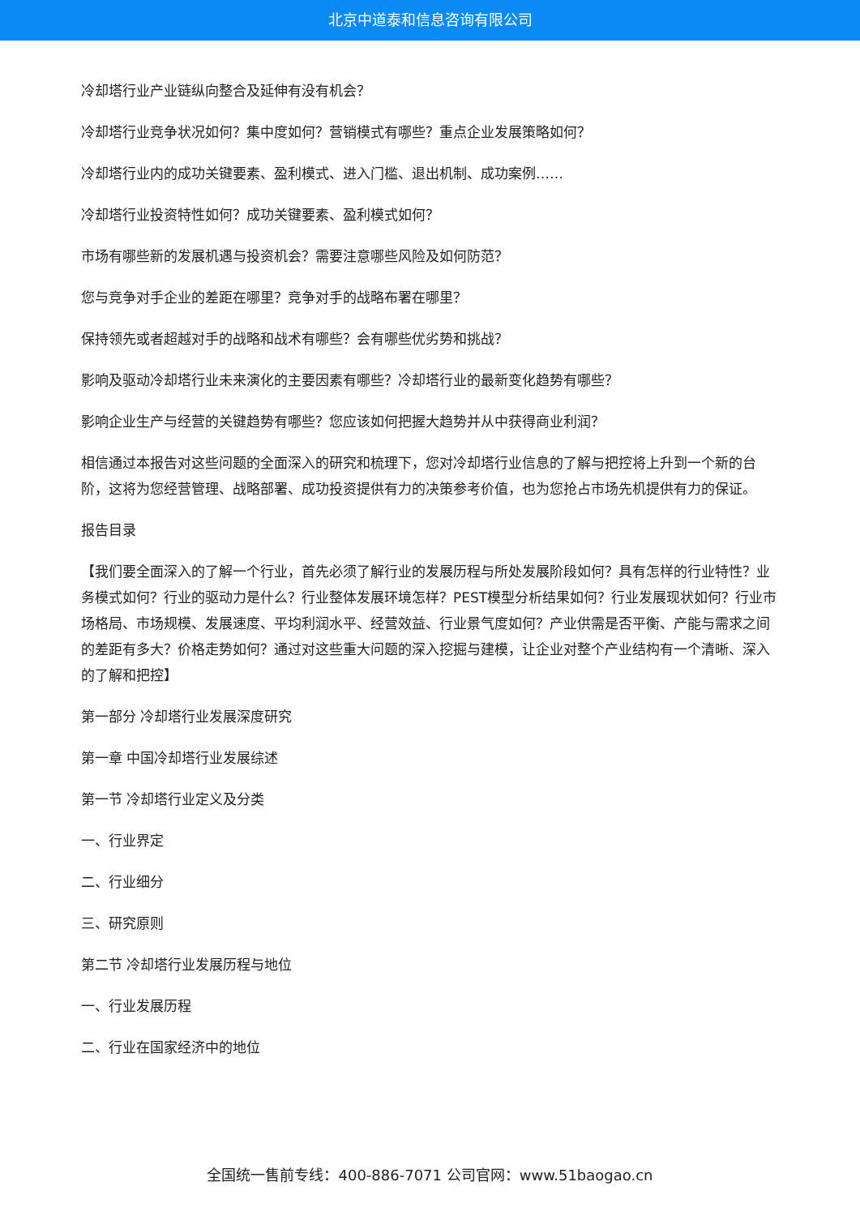北京中道泰和信息咨询有限公司
冷却塔行业产业链纵向整合及延伸有没有机会？
冷却塔行业竞争状况如何？集中度如何？营销模式有哪些？重点企业发展策略如何？
冷却塔行业内的成功关键要素、盈利模式、进入门槛、退出机制、成功案例……
冷却塔行业投资特性如何？成功关键要素、盈利模式如何？
市场有哪些新的发展机遇与投资机会？需要注意哪些风险及如何防范？
您与竞争对手企业的差距在哪里？竞争对手的战略布署在哪里？
保持领先或者超越对手的战略和战术有哪些？会有哪些优劣势和挑战？
影响及驱动冷却塔行业未来演化的主要因素有哪些？冷却塔行业的最新变化趋势有哪些？
影响企业生产与经营的关键趋势有哪些？您应该如何把握大趋势并从中获得商业利润？
相信通过本报告对这些问题的全面深入的研究和梳理下，您对冷却塔行业信息的了解与把控将上升到一个新的台阶，这将为您经营管理、战略部署、成功投资提供有力的决策参考价值，也为您抢占市场先机提供有力的保证。
报告目录
【我们要全面深入的了解一个行业，首先必须了解行业的发展历程与所处发展阶段如何？具有怎样的行业特性？业务模式如何？行业的驱动力是什么？行业整体发展环境怎样？PEST模型分析结果如何？行业发展现状如何？行业市场格局、市场规模、发展速度、平均利润水平、经营效益、行业景气度如何？产业供需是否平衡、产能与需求之间的差距有多大？价格走势如何？通过对这些重大问题的深入挖掘与建模，让企业对整个产业结构有一个清晰、深入的了解和把控】
第一部分 冷却塔行业发展深度研究
第一章 中国冷却塔行业发展综述
第一节 冷却塔行业定义及分类
一、行业界定
二、行业细分
三、研究原则
第二节 冷却塔行业发展历程与地位
一、行业发展历程
二、行业在国家经济中的地位
全国统一售前专线：400-886-7071 公司官网：www.51baogao.cn